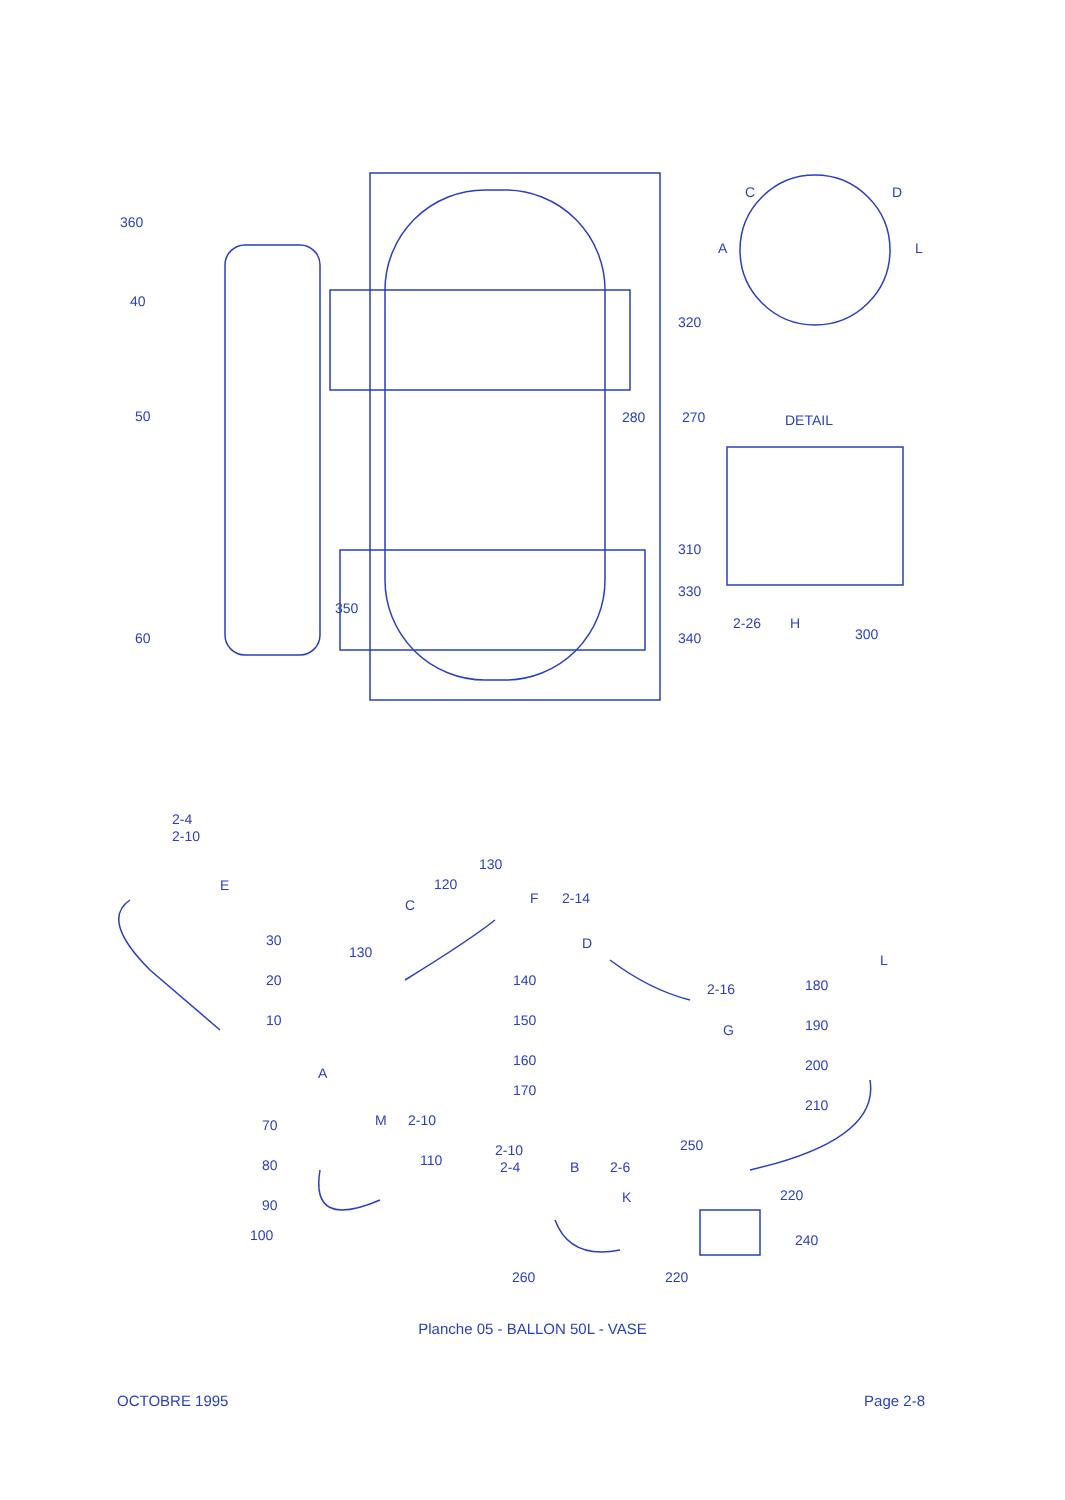360
40
50
320
280
270
DETAIL
310
330
350
340
60
2-26
H
300
C
D
A
L
2-4
2-10
E
30
20
10
130
120
C
F
2-14
130
D
140
150
160
170
2-16
G
180
L
190
200
210
A
70
80
90
100
M
2-10
110
2-10
2-4
B
2-6
K
250
220
240
260
220
Planche 05 - BALLON 50L - VASE
OCTOBRE 1995 Page 2-8